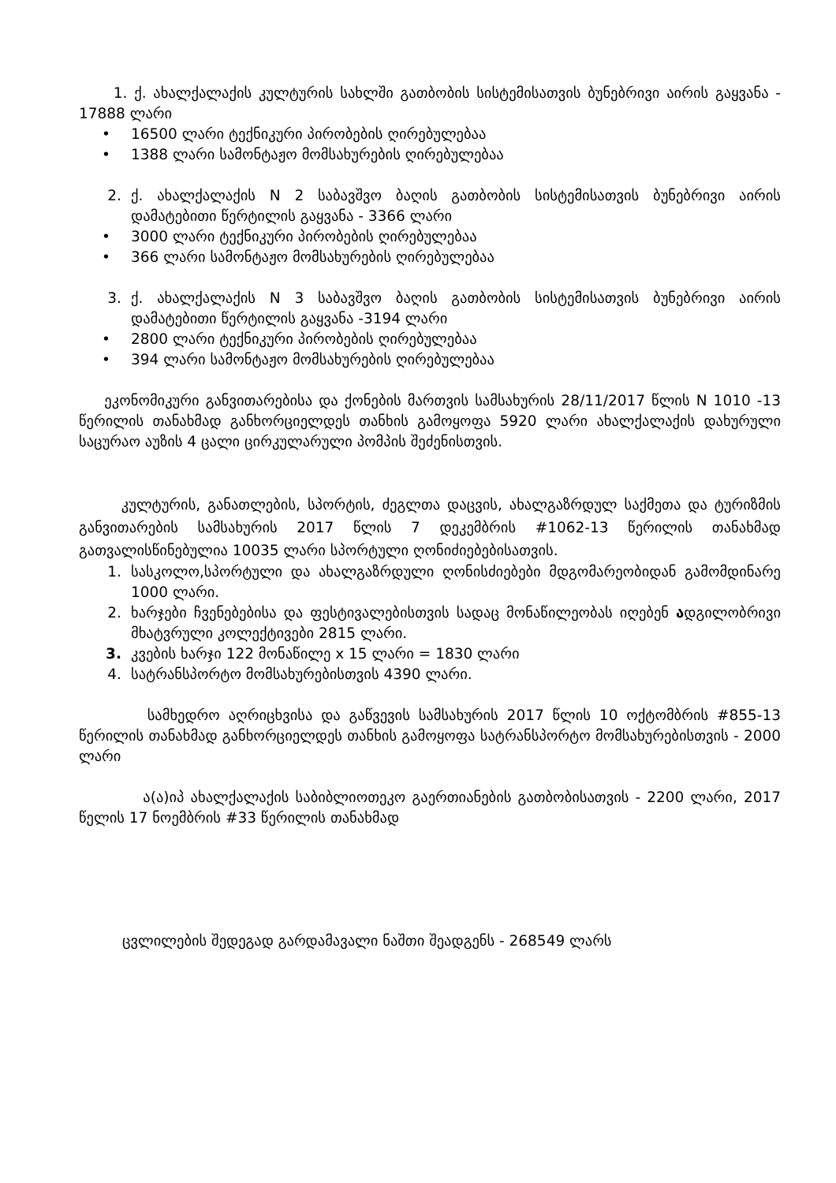1. ქ. ახალქალაქის კულტურის სახლში გათბობის სისტემისათვის ბუნებრივი აირის გაყვანა - 17888 ლარი
• 16500 ლარი ტექნიკური პირობების ღირებულებაა
• 1388 ლარი სამონტაჟო მომსახურების ღირებულებაა
2. ქ. ახალქალაქის N 2 საბავშვო ბაღის გათბობის სისტემისათვის ბუნებრივი აირის დამატებითი წერტილის გაყვანა - 3366 ლარი
• 3000 ლარი ტექნიკური პირობების ღირებულებაა
• 366 ლარი სამონტაჟო მომსახურების ღირებულებაა
3. ქ. ახალქალაქის N 3 საბავშვო ბაღის გათბობის სისტემისათვის ბუნებრივი აირის დამატებითი წერტილის გაყვანა -3194 ლარი
• 2800 ლარი ტექნიკური პირობების ღირებულებაა
• 394 ლარი სამონტაჟო მომსახურების ღირებულებაა
ეკონომიკური განვითარებისა და ქონების მართვის სამსახურის 28/11/2017 წლის N 1010 -13 წერილის თანახმად განხორციელდეს თანხის გამოყოფა 5920 ლარი ახალქალაქის დახურული საცურაო აუზის 4 ცალი ცირკულარული პომპის შეძენისთვის.
კულტურის, განათლების, სპორტის, ძეგლთა დაცვის, ახალგაზრდულ საქმეთა და ტურიზმის განვითარების სამსახურის 2017 წლის 7 დეკემბრის #1062-13 წერილის თანახმად გათვალისწინებულია 10035 ლარი სპორტული ღონიძიებებისათვის.
1. სასკოლო,სპორტული და ახალგაზრდული ღონისძიებები მდგომარეობიდან გამომდინარე 1000 ლარი.
2. ხარჯები ჩვენებებისა და ფესტივალებისთვის სადაც მონაწილეობას იღებენ ადგილობრივი მხატვრული კოლექტივები 2815 ლარი.
3. კვების ხარჯი 122 მონაწილე x 15 ლარი = 1830 ლარი
4. სატრანსპორტო მომსახურებისთვის 4390 ლარი.
სამხედრო აღრიცხვისა და გაწვევის სამსახურის 2017 წლის 10 ოქტომბრის #855-13 წერილის თანახმად განხორციელდეს თანხის გამოყოფა სატრანსპორტო მომსახურებისთვის - 2000 ლარი
ა(ა)იპ ახალქალაქის საბიბლიოთეკო გაერთიანების გათბობისათვის - 2200 ლარი, 2017 წელის 17 ნოემბრის #33 წერილის თანახმად
ცვლილების შედეგად გარდამავალი ნაშთი შეადგენს - 268549 ლარს